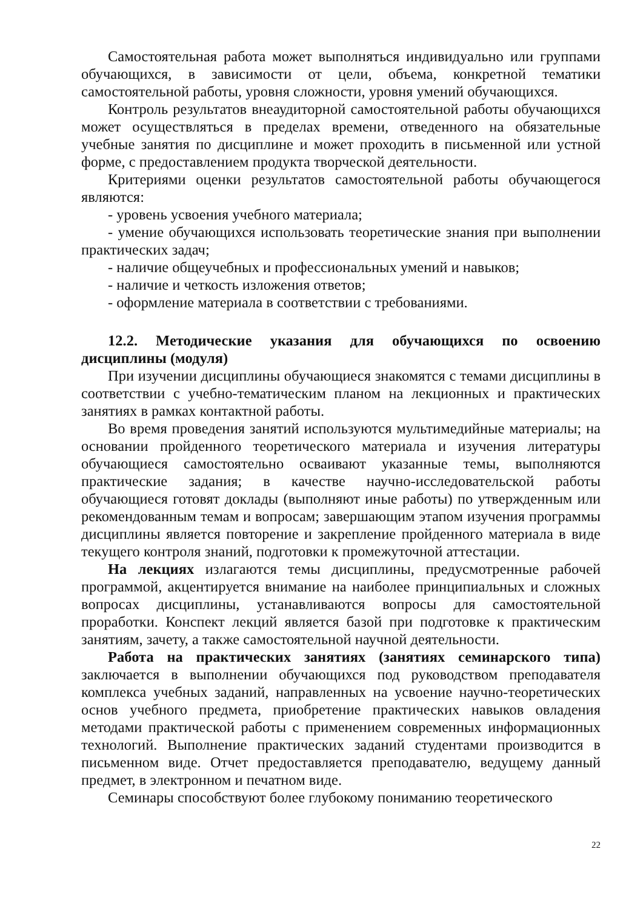Самостоятельная работа может выполняться индивидуально или группами обучающихся, в зависимости от цели, объема, конкретной тематики самостоятельной работы, уровня сложности, уровня умений обучающихся.
Контроль результатов внеаудиторной самостоятельной работы обучающихся может осуществляться в пределах времени, отведенного на обязательные учебные занятия по дисциплине и может проходить в письменной или устной форме, с предоставлением продукта творческой деятельности.
Критериями оценки результатов самостоятельной работы обучающегося являются:
- уровень усвоения учебного материала;
- умение обучающихся использовать теоретические знания при выполнении практических задач;
- наличие общеучебных и профессиональных умений и навыков;
- наличие и четкость изложения ответов;
- оформление материала в соответствии с требованиями.
12.2. Методические указания для обучающихся по освоению дисциплины (модуля)
При изучении дисциплины обучающиеся знакомятся с темами дисциплины в соответствии с учебно-тематическим планом на лекционных и практических занятиях в рамках контактной работы.
Во время проведения занятий используются мультимедийные материалы; на основании пройденного теоретического материала и изучения литературы обучающиеся самостоятельно осваивают указанные темы, выполняются практические задания; в качестве научно-исследовательской работы обучающиеся готовят доклады (выполняют иные работы) по утвержденным или рекомендованным темам и вопросам; завершающим этапом изучения программы дисциплины является повторение и закрепление пройденного материала в виде текущего контроля знаний, подготовки к промежуточной аттестации.
На лекциях излагаются темы дисциплины, предусмотренные рабочей программой, акцентируется внимание на наиболее принципиальных и сложных вопросах дисциплины, устанавливаются вопросы для самостоятельной проработки. Конспект лекций является базой при подготовке к практическим занятиям, зачету, а также самостоятельной научной деятельности.
Работа на практических занятиях (занятиях семинарского типа) заключается в выполнении обучающихся под руководством преподавателя комплекса учебных заданий, направленных на усвоение научно-теоретических основ учебного предмета, приобретение практических навыков овладения методами практической работы с применением современных информационных технологий. Выполнение практических заданий студентами производится в письменном виде. Отчет предоставляется преподавателю, ведущему данный предмет, в электронном и печатном виде.
Семинары способствуют более глубокому пониманию теоретического
22